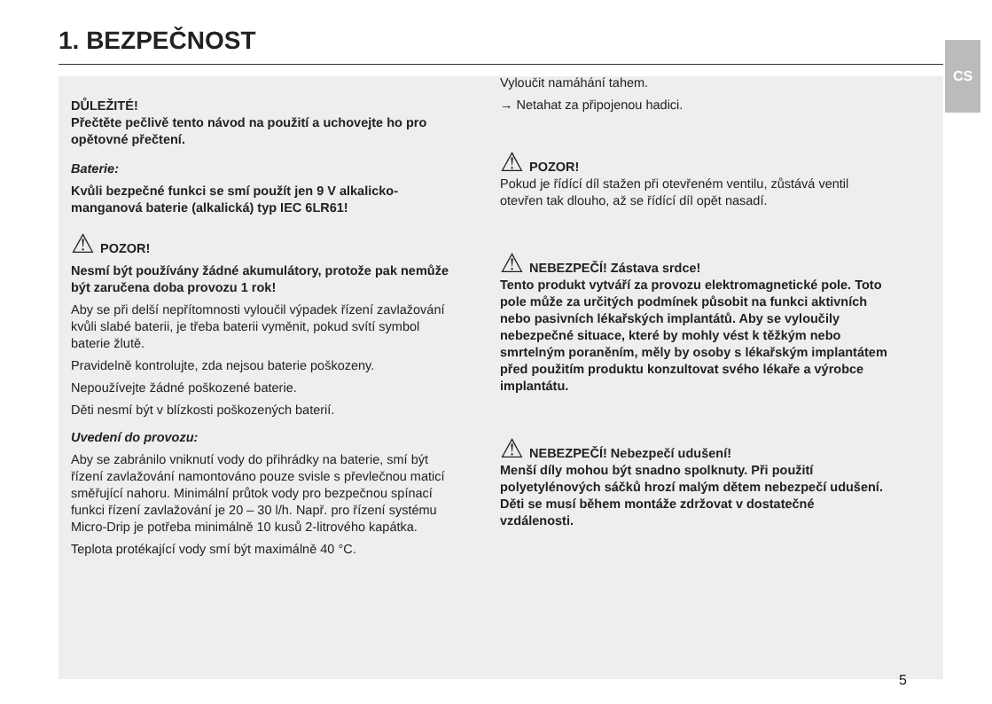1. BEZPEČNOST CS
DŮLEŽITÉ!
Přečtěte pečlivě tento návod na použití a uchovejte ho pro opětovné přečtení.
Baterie:
Kvůli bezpečné funkci se smí použít jen 9 V alkalicko-manganová baterie (alkalická) typ IEC 6LR61!
⚠ POZOR!
Nesmí být používány žádné akumulátory, protože pak nemůže být zaručena doba provozu 1 rok!
Aby se při delší nepřítomnosti vyloučil výpadek řízení zavlažování kvůli slabé baterii, je třeba baterii vyměnit, pokud svítí symbol baterie žlutě.
Pravidelně kontrolujte, zda nejsou baterie poškozeny.
Nepoužívejte žádné poškozené baterie.
Děti nesmí být v blízkosti poškozených baterií.
Uvedení do provozu:
Aby se zabránilo vniknutí vody do přihrádky na baterie, smí být řízení zavlažování namontováno pouze svisle s převlečnou maticí směřující nahoru. Minimální průtok vody pro bezpečnou spínací funkci řízení zavlažování je 20 – 30 l/h. Např. pro řízení systému Micro-Drip je potřeba minimálně 10 kusů 2-litrového kapátka.
Teplota protékající vody smí být maximálně 40 °C.
Vyloučit namáhání tahem.
→ Netahat za připojenou hadici.
⚠ POZOR!
Pokud je řídící díl stažen při otevřeném ventilu, zůstává ventil otevřen tak dlouho, až se řídící díl opět nasadí.
⚠ NEBEZPEČÍ! Zástava srdce!
Tento produkt vytváří za provozu elektromagnetické pole. Toto pole může za určitých podmínek působit na funkci aktivních nebo pasivních lékařských implantátů. Aby se vyloučily nebezpečné situace, které by mohly vést k těžkým nebo smrtelným poraněním, měly by osoby s lékařským implantátem před použitím produktu konzultovat svého lékaře a výrobce implantátu.
⚠ NEBEZPEČÍ! Nebezpečí udušení!
Menší díly mohou být snadno spolknuty. Při použití polyetylénových sáčků hrozí malým dětem nebezpečí udušení. Děti se musí během montáže zdržovat v dostatečné vzdálenosti.
5